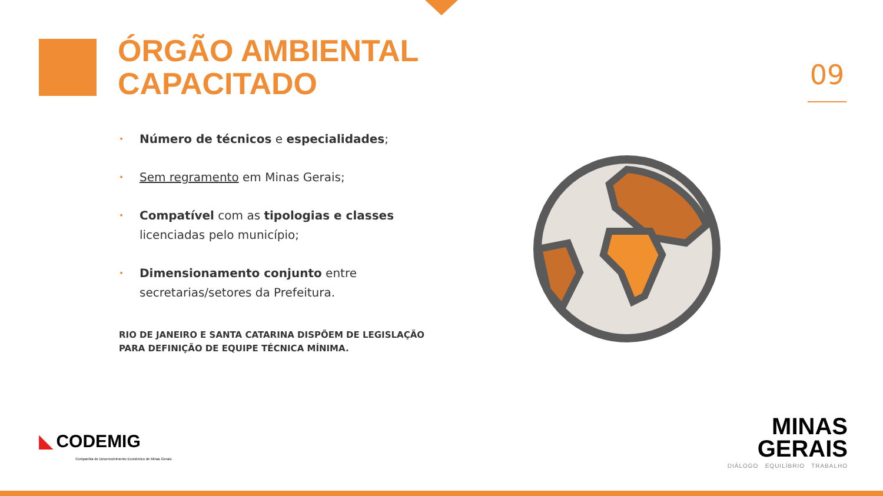ÓRGÃO AMBIENTAL
CAPACITADO
09
• Número de técnicos e especialidades;
• Sem regramento em Minas Gerais;
• Compatível com as tipologias e classes licenciadas pelo município;
• Dimensionamento conjunto entre secretarias/setores da Prefeitura.
RIO DE JANEIRO E SANTA CATARINA DISPÕEM DE LEGISLAÇÃO
PARA DEFINIÇÃO DE EQUIPE TÉCNICA MÍNIMA.
◣ CODEMIG
Companhia de Desenvolvimento Econômico de Minas Gerais
MINAS
GERAIS
DIÁLOGO EQUILÍBRIO TRABALHO